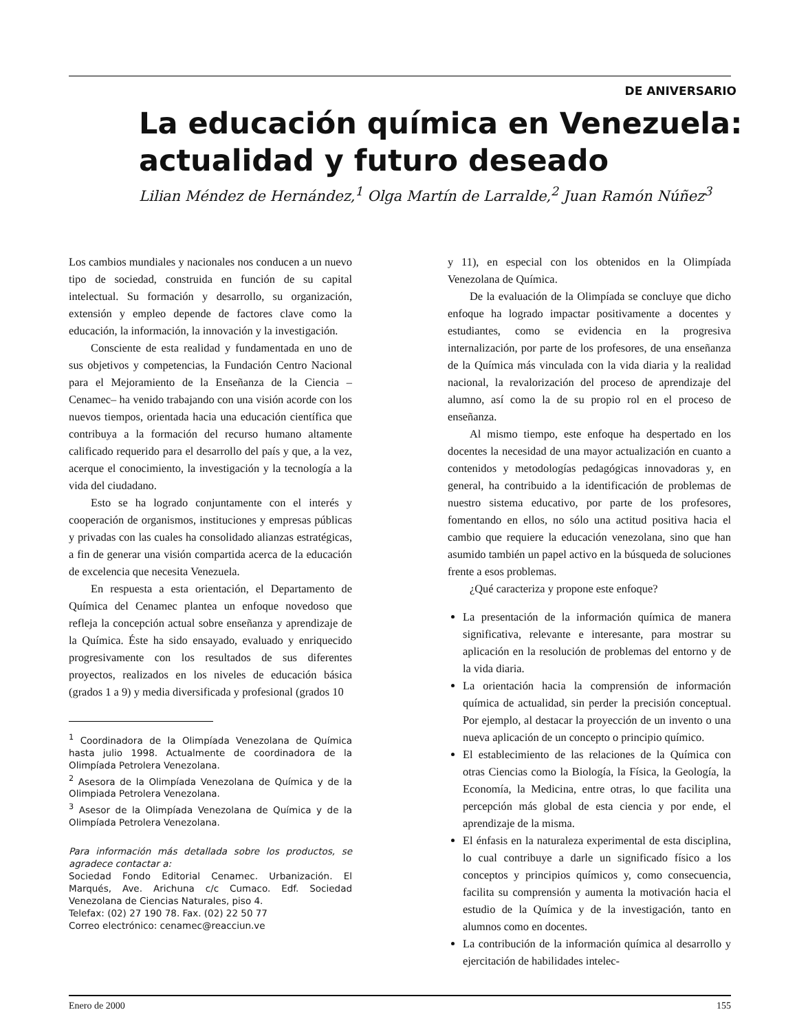DE ANIVERSARIO
La educación química en Venezuela: actualidad y futuro deseado
Lilian Méndez de Hernández,<sup>1</sup> Olga Martín de Larralde,<sup>2</sup> Juan Ramón Núñez<sup>3</sup>
Los cambios mundiales y nacionales nos conducen a un nuevo tipo de sociedad, construida en función de su capital intelectual. Su formación y desarrollo, su organización, extensión y empleo depende de factores clave como la educación, la información, la innovación y la investigación.
Consciente de esta realidad y fundamentada en uno de sus objetivos y competencias, la Fundación Centro Nacional para el Mejoramiento de la Enseñanza de la Ciencia –Cenamec– ha venido trabajando con una visión acorde con los nuevos tiempos, orientada hacia una educación científica que contribuya a la formación del recurso humano altamente calificado requerido para el desarrollo del país y que, a la vez, acerque el conocimiento, la investigación y la tecnología a la vida del ciudadano.
Esto se ha logrado conjuntamente con el interés y cooperación de organismos, instituciones y empresas públicas y privadas con las cuales ha consolidado alianzas estratégicas, a fin de generar una visión compartida acerca de la educación de excelencia que necesita Venezuela.
En respuesta a esta orientación, el Departamento de Química del Cenamec plantea un enfoque novedoso que refleja la concepción actual sobre enseñanza y aprendizaje de la Química. Éste ha sido ensayado, evaluado y enriquecido progresivamente con los resultados de sus diferentes proyectos, realizados en los niveles de educación básica (grados 1 a 9) y media diversificada y profesional (grados 10
<sup>1</sup> Coordinadora de la Olimpíada Venezolana de Química hasta julio 1998. Actualmente de coordinadora de la Olimpíada Petrolera Venezolana.
<sup>2</sup> Asesora de la Olimpíada Venezolana de Química y de la Olimpiada Petrolera Venezolana.
<sup>3</sup> Asesor de la Olimpíada Venezolana de Química y de la Olimpíada Petrolera Venezolana.
Para información más detallada sobre los productos, se agradece contactar a:
Sociedad Fondo Editorial Cenamec. Urbanización. El Marqués, Ave. Arichuna c/c Cumaco. Edf. Sociedad Venezolana de Ciencias Naturales, piso 4.
Telefax: (02) 27 190 78. Fax. (02) 22 50 77
Correo electrónico: cenamec@reacciun.ve
y 11), en especial con los obtenidos en la Olimpíada Venezolana de Química.
De la evaluación de la Olimpíada se concluye que dicho enfoque ha logrado impactar positivamente a docentes y estudiantes, como se evidencia en la progresiva internalización, por parte de los profesores, de una enseñanza de la Química más vinculada con la vida diaria y la realidad nacional, la revalorización del proceso de aprendizaje del alumno, así como la de su propio rol en el proceso de enseñanza.
Al mismo tiempo, este enfoque ha despertado en los docentes la necesidad de una mayor actualización en cuanto a contenidos y metodologías pedagógicas innovadoras y, en general, ha contribuido a la identificación de problemas de nuestro sistema educativo, por parte de los profesores, fomentando en ellos, no sólo una actitud positiva hacia el cambio que requiere la educación venezolana, sino que han asumido también un papel activo en la búsqueda de soluciones frente a esos problemas.
¿Qué caracteriza y propone este enfoque?
La presentación de la información química de manera significativa, relevante e interesante, para mostrar su aplicación en la resolución de problemas del entorno y de la vida diaria.
La orientación hacia la comprensión de información química de actualidad, sin perder la precisión conceptual. Por ejemplo, al destacar la proyección de un invento o una nueva aplicación de un concepto o principio químico.
El establecimiento de las relaciones de la Química con otras Ciencias como la Biología, la Física, la Geología, la Economía, la Medicina, entre otras, lo que facilita una percepción más global de esta ciencia y por ende, el aprendizaje de la misma.
El énfasis en la naturaleza experimental de esta disciplina, lo cual contribuye a darle un significado físico a los conceptos y principios químicos y, como consecuencia, facilita su comprensión y aumenta la motivación hacia el estudio de la Química y de la investigación, tanto en alumnos como en docentes.
La contribución de la información química al desarrollo y ejercitación de habilidades intelec-
Enero de 2000 155